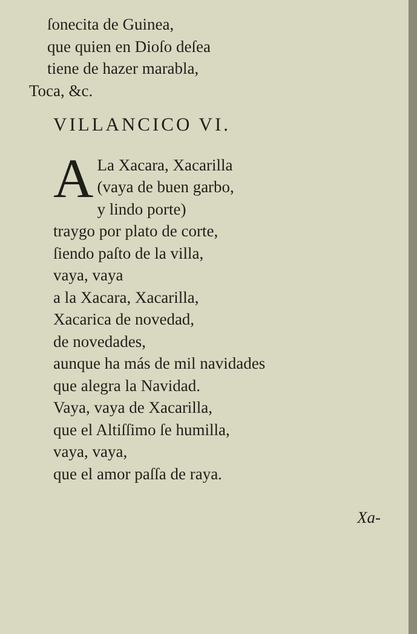ſonecita de Guinea,
que quien en Dioſo deſea
tiene de hazer marabla,
Toca, &c.
VILLANCICO VI.
A
La Xacara, Xacarilla
(vaya de buen garbo,
y lindo porte)
traygo por plato de corte,
ſiendo paſto de la villa,
vaya, vaya
a la Xacara, Xacarilla,
Xacarica de novedad,
de novedades,
aunque ha más de mil navidades
que alegra la Navidad.
Vaya, vaya de Xacarilla,
que el Altiſſimo ſe humilla,
vaya, vaya,
que el amor paſſa de raya.
Xa-